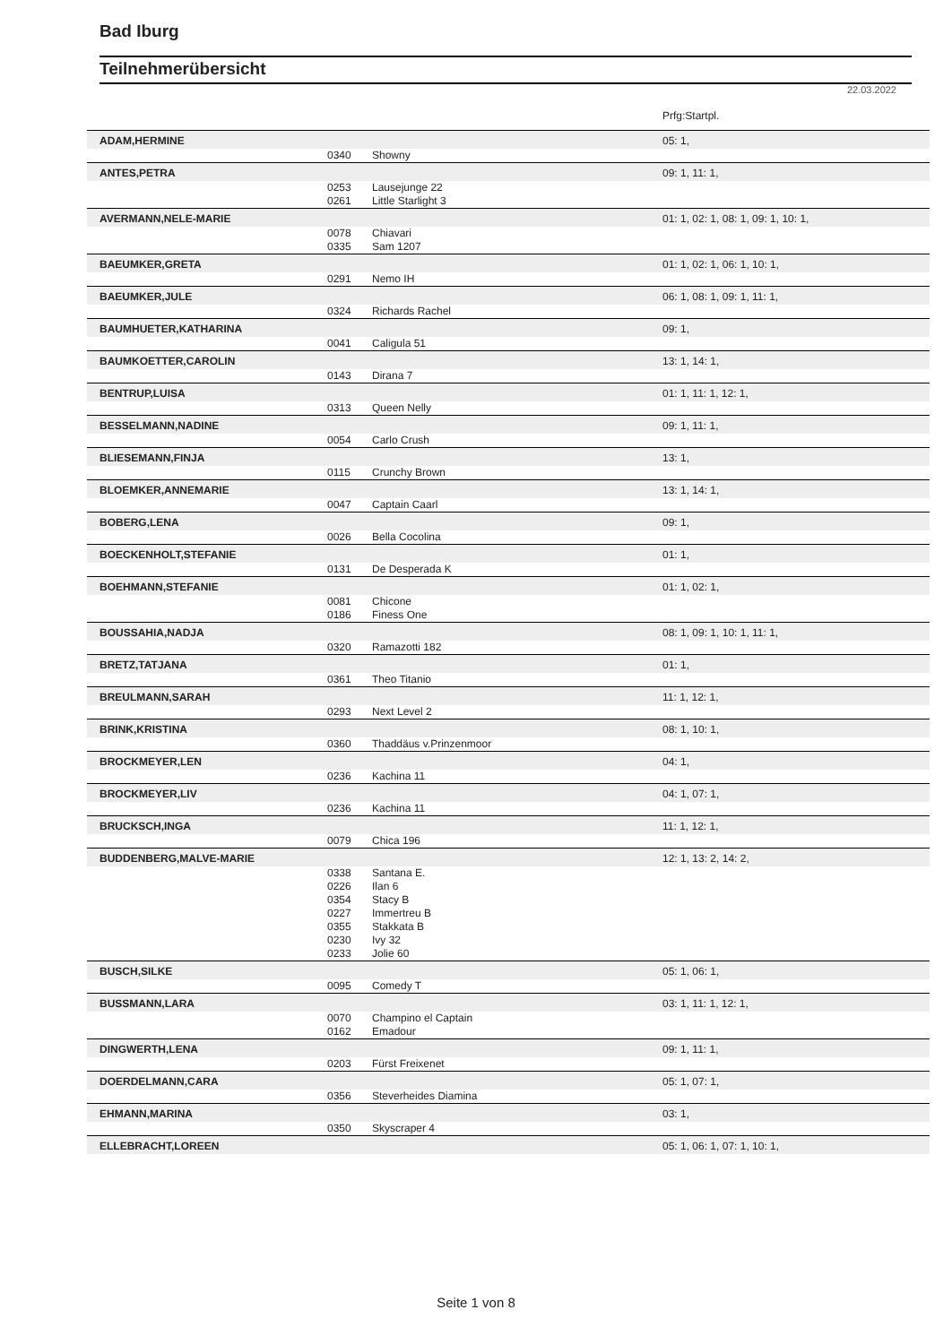Bad Iburg
Teilnehmerübersicht
22.03.2022
| | | | Prfg:Startpl. |
| ADAM,HERMINE | | | 05: 1, |
| | 0340 | Showny | |
| ANTES,PETRA | | | 09: 1, 11: 1, |
| | 0253 | Lausejunge 22 | |
| | 0261 | Little Starlight 3 | |
| AVERMANN,NELE-MARIE | | | 01: 1, 02: 1, 08: 1, 09: 1, 10: 1, |
| | 0078 | Chiavari | |
| | 0335 | Sam 1207 | |
| BAEUMKER,GRETA | | | 01: 1, 02: 1, 06: 1, 10: 1, |
| | 0291 | Nemo IH | |
| BAEUMKER,JULE | | | 06: 1, 08: 1, 09: 1, 11: 1, |
| | 0324 | Richards Rachel | |
| BAUMHUETER,KATHARINA | | | 09: 1, |
| | 0041 | Caligula 51 | |
| BAUMKOETTER,CAROLIN | | | 13: 1, 14: 1, |
| | 0143 | Dirana 7 | |
| BENTRUP,LUISA | | | 01: 1, 11: 1, 12: 1, |
| | 0313 | Queen Nelly | |
| BESSELMANN,NADINE | | | 09: 1, 11: 1, |
| | 0054 | Carlo Crush | |
| BLIESEMANN,FINJA | | | 13: 1, |
| | 0115 | Crunchy Brown | |
| BLOEMKER,ANNEMARIE | | | 13: 1, 14: 1, |
| | 0047 | Captain Caarl | |
| BOBERG,LENA | | | 09: 1, |
| | 0026 | Bella Cocolina | |
| BOECKENHOLT,STEFANIE | | | 01: 1, |
| | 0131 | De Desperada K | |
| BOEHMANN,STEFANIE | | | 01: 1, 02: 1, |
| | 0081 | Chicone | |
| | 0186 | Finess One | |
| BOUSSAHIA,NADJA | | | 08: 1, 09: 1, 10: 1, 11: 1, |
| | 0320 | Ramazotti 182 | |
| BRETZ,TATJANA | | | 01: 1, |
| | 0361 | Theo Titanio | |
| BREULMANN,SARAH | | | 11: 1, 12: 1, |
| | 0293 | Next Level 2 | |
| BRINK,KRISTINA | | | 08: 1, 10: 1, |
| | 0360 | Thaddäus v.Prinzenmoor | |
| BROCKMEYER,LEN | | | 04: 1, |
| | 0236 | Kachina 11 | |
| BROCKMEYER,LIV | | | 04: 1, 07: 1, |
| | 0236 | Kachina 11 | |
| BRUCKSCH,INGA | | | 11: 1, 12: 1, |
| | 0079 | Chica 196 | |
| BUDDENBERG,MALVE-MARIE | | | 12: 1, 13: 2, 14: 2, |
| | 0338 | Santana E. | |
| | 0226 | Ilan 6 | |
| | 0354 | Stacy B | |
| | 0227 | Immertreu B | |
| | 0355 | Stakkata B | |
| | 0230 | Ivy 32 | |
| | 0233 | Jolie 60 | |
| BUSCH,SILKE | | | 05: 1, 06: 1, |
| | 0095 | Comedy T | |
| BUSSMANN,LARA | | | 03: 1, 11: 1, 12: 1, |
| | 0070 | Champino el Captain | |
| | 0162 | Emadour | |
| DINGWERTH,LENA | | | 09: 1, 11: 1, |
| | 0203 | Fürst Freixenet | |
| DOERDELMANN,CARA | | | 05: 1, 07: 1, |
| | 0356 | Steverheides Diamina | |
| EHMANN,MARINA | | | 03: 1, |
| | 0350 | Skyscraper 4 | |
| ELLEBRACHT,LOREEN | | | 05: 1, 06: 1, 07: 1, 10: 1, |
Seite 1 von 8